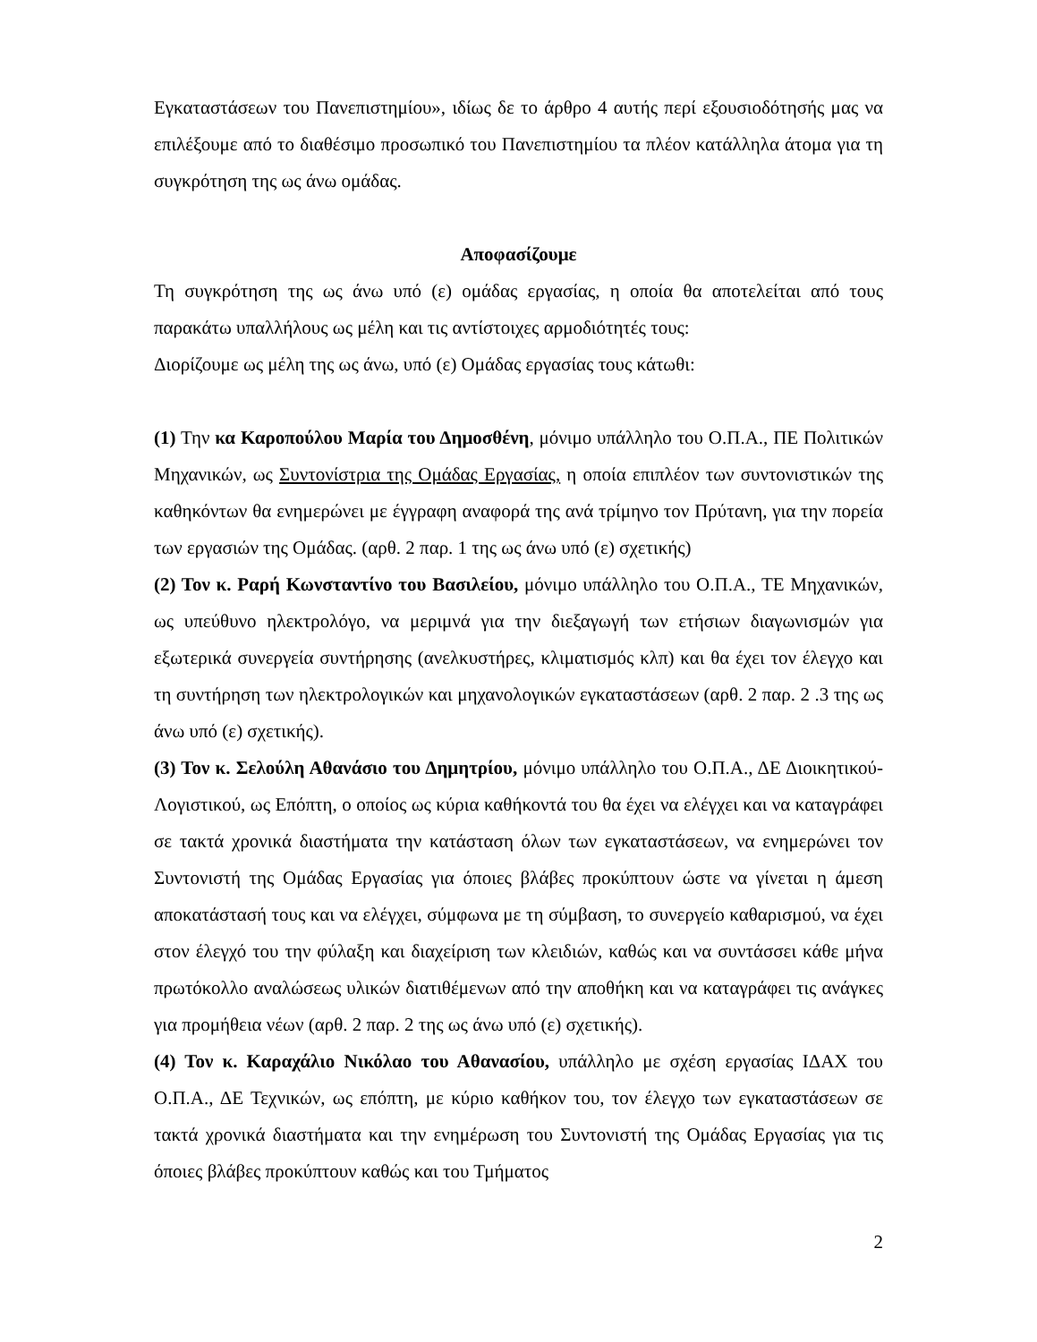Εγκαταστάσεων του Πανεπιστημίου», ιδίως δε το άρθρο 4 αυτής περί εξουσιοδότησής μας να επιλέξουμε από το διαθέσιμο προσωπικό του Πανεπιστημίου τα πλέον κατάλληλα άτομα για τη συγκρότηση της ως άνω ομάδας.
Αποφασίζουμε
Τη συγκρότηση της ως άνω υπό (ε) ομάδας εργασίας, η οποία θα αποτελείται από τους παρακάτω υπαλλήλους ως μέλη και τις αντίστοιχες αρμοδιότητές τους:
Διορίζουμε ως μέλη της ως άνω, υπό (ε) Ομάδας εργασίας τους κάτωθι:
(1) Την κα Καροπούλου Μαρία του Δημοσθένη, μόνιμο υπάλληλο του Ο.Π.Α., ΠΕ Πολιτικών Μηχανικών, ως Συντονίστρια της Ομάδας Εργασίας, η οποία επιπλέον των συντονιστικών της καθηκόντων θα ενημερώνει με έγγραφη αναφορά της ανά τρίμηνο τον Πρύτανη, για την πορεία των εργασιών της Ομάδας. (αρθ. 2 παρ. 1 της ως άνω υπό (ε) σχετικής)
(2) Τον κ. Ραρή Κωνσταντίνο του Βασιλείου, μόνιμο υπάλληλο του Ο.Π.Α., ΤΕ Μηχανικών, ως υπεύθυνο ηλεκτρολόγο, να μεριμνά για την διεξαγωγή των ετήσιων διαγωνισμών για εξωτερικά συνεργεία συντήρησης (ανελκυστήρες, κλιματισμός κλπ) και θα έχει τον έλεγχο και τη συντήρηση των ηλεκτρολογικών και μηχανολογικών εγκαταστάσεων (αρθ. 2 παρ. 2 .3 της ως άνω υπό (ε) σχετικής).
(3) Τον κ. Σελούλη Αθανάσιο του Δημητρίου, μόνιμο υπάλληλο του Ο.Π.Α., ΔΕ Διοικητικού-Λογιστικού, ως Επόπτη, ο οποίος ως κύρια καθήκοντά του θα έχει να ελέγχει και να καταγράφει σε τακτά χρονικά διαστήματα την κατάσταση όλων των εγκαταστάσεων, να ενημερώνει τον Συντονιστή της Ομάδας Εργασίας για όποιες βλάβες προκύπτουν ώστε να γίνεται η άμεση αποκατάστασή τους και να ελέγχει, σύμφωνα με τη σύμβαση, το συνεργείο καθαρισμού, να έχει στον έλεγχό του την φύλαξη και διαχείριση των κλειδιών, καθώς και να συντάσσει κάθε μήνα πρωτόκολλο αναλώσεως υλικών διατιθέμενων από την αποθήκη και να καταγράφει τις ανάγκες για προμήθεια νέων (αρθ. 2 παρ. 2 της ως άνω υπό (ε) σχετικής).
(4) Τον κ. Καραχάλιο Νικόλαο του Αθανασίου, υπάλληλο με σχέση εργασίας ΙΔΑΧ του Ο.Π.Α., ΔΕ Τεχνικών, ως επόπτη, με κύριο καθήκον του, τον έλεγχο των εγκαταστάσεων σε τακτά χρονικά διαστήματα και την ενημέρωση του Συντονιστή της Ομάδας Εργασίας για τις όποιες βλάβες προκύπτουν καθώς και του Τμήματος
2